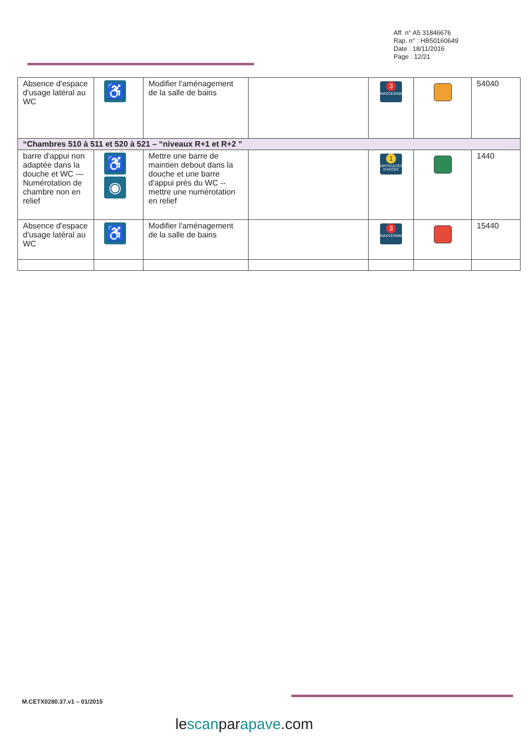Aff. n° A5 31846676
Rap. n° : HB50160649
Date : 18/11/2016
Page : 12/21
| Absence d'espace d'usage latéral au WC | ♿ | Modifier l'aménagement de la salle de bains | | 3 INACCESSIBLE | | 54040 |
| “Chambres 510 à 511 et 520 à 521 – “niveaux R+1 et R+2 ” | | | | | | |
| barre d'appui non adaptée dans la douche et WC — Numérotation de chambre non en relief | ♿ ◉ | Mettre une barre de maintien debout dans la douche et une barre d'appui près du WC -- mettre une numérotation en relief | | 1 DIFFICULTÉS D'ACCÈS | | 1440 |
| Absence d'espace d'usage latéral au WC | ♿ | Modifier l'aménagement de la salle de bains | | 3 INACCESSIBLE | | 15440 |
M.CETX0280.37.v1 – 01/2015
lescanparapave.com